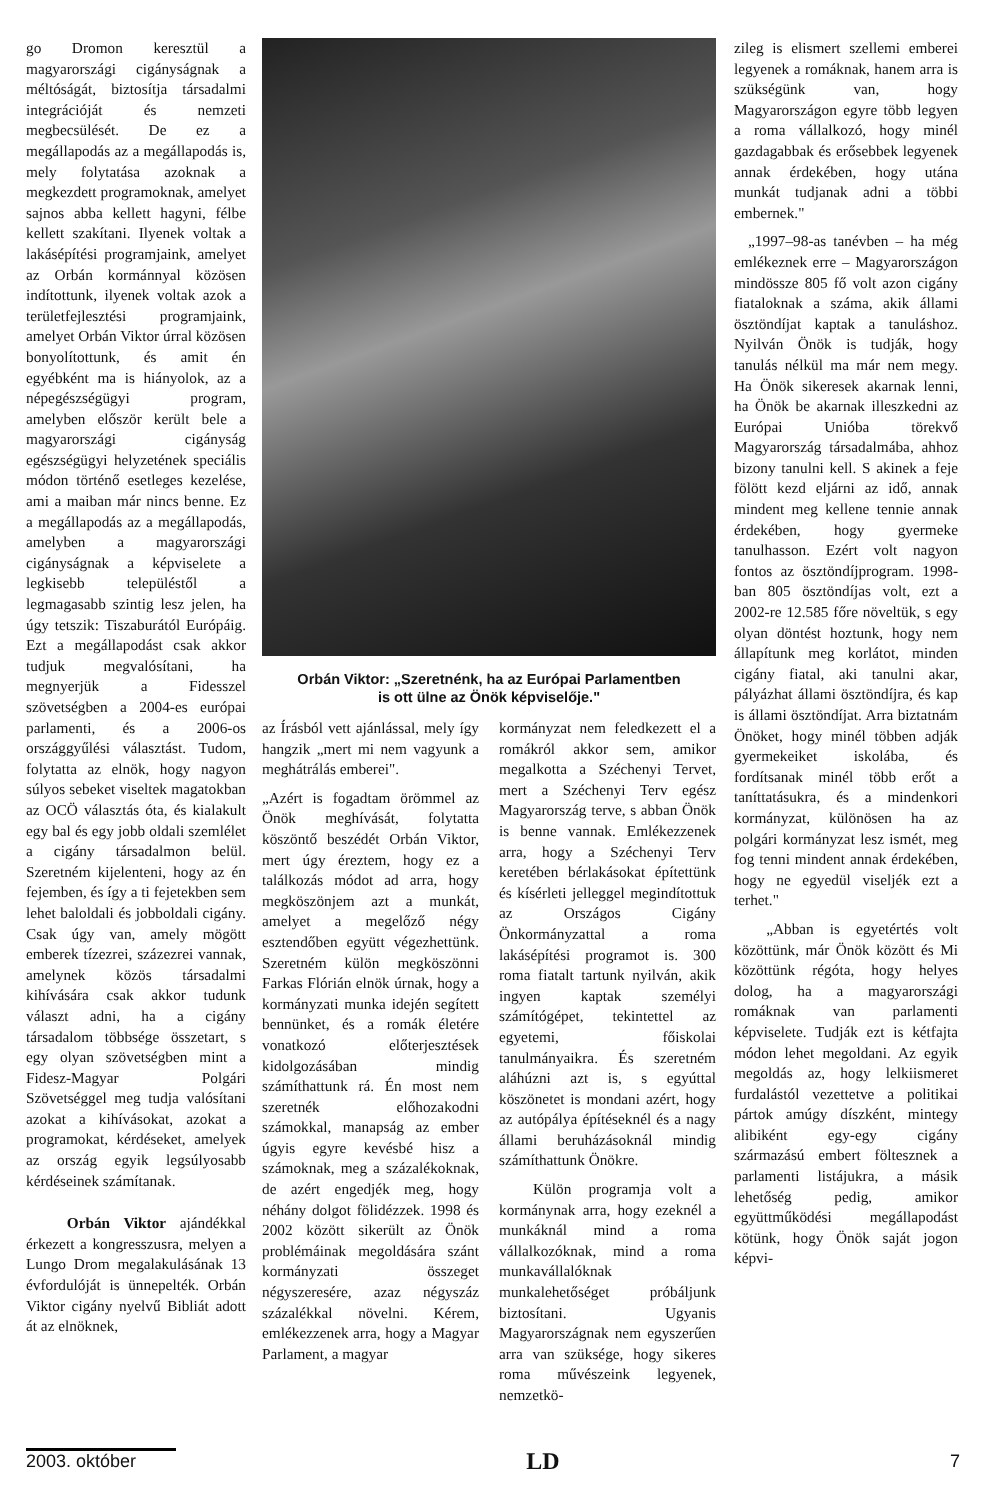go Dromon keresztül a magyarországi cigányságnak a méltóságát, biztosítja társadalmi integrációját és nemzeti megbecsülését. De ez a megállapodás az a megállapodás is, mely folytatása azoknak a megkezdett programoknak, amelyet sajnos abba kellett hagyni, félbe kellett szakítani. Ilyenek voltak a lakásépítési programjaink, amelyet az Orbán kormánnyal közösen indítottunk, ilyenek voltak azok a területfejlesztési programjaink, amelyet Orbán Viktor úrral közösen bonyolítottunk, és amit én egyébként ma is hiányolok, az a népegészségügyi program, amelyben először került bele a magyarországi cigányság egészségügyi helyzetének speciális módon történő esetleges kezelése, ami a maiban már nincs benne. Ez a megállapodás az a megállapodás, amelyben a magyarországi cigányságnak a képviselete a legkisebb településtől a legmagasabb szintig lesz jelen, ha úgy tetszik: Tiszaburától Európáig. Ezt a megállapodást csak akkor tudjuk megvalósítani, ha megnyerjük a Fidesszel szövetségben a 2004-es európai parlamenti, és a 2006-os országgyűlési választást. Tudom, folytatta az elnök, hogy nagyon súlyos sebeket viseltek magatokban az OCÖ választás óta, és kialakult egy bal és egy jobb oldali szemlélet a cigány társadalmon belül. Szeretném kijelenteni, hogy az én fejemben, és így a ti fejetekben sem lehet baloldali és jobboldali cigány. Csak úgy van, amely mögött emberek tízezrei, százezrei vannak, amelynek közös társadalmi kihívására csak akkor tudunk választ adni, ha a cigány társadalom többsége összetart, s egy olyan szövetségben mint a Fidesz-Magyar Polgári Szövetséggel meg tudja valósítani azokat a kihívásokat, azokat a programokat, kérdéseket, amelyek az ország egyik legsúlyosabb kérdéseinek számítanak.
Orbán Viktor ajándékkal érkezett a kongresszusra, melyen a Lungo Drom megalakulásának 13 évfordulóját is ünnepelték. Orbán Viktor cigány nyelvű Bibliát adott át az elnöknek,
Orbán Viktor: „Szeretnénk, ha az Európai Parlamentben
is ott ülne az Önök képviselője."
az Írásból vett ajánlással, mely így hangzik „mert mi nem vagyunk a meghátrálás emberei".
„Azért is fogadtam örömmel az Önök meghívását, folytatta köszöntő beszédét Orbán Viktor, mert úgy éreztem, hogy ez a találkozás módot ad arra, hogy megköszönjem azt a munkát, amelyet a megelőző négy esztendőben együtt végezhettünk. Szeretném külön megköszönni Farkas Flórián elnök úrnak, hogy a kormányzati munka idején segített bennünket, és a romák életére vonatkozó előterjesztések kidolgozásában mindig számíthattunk rá. Én most nem szeretnék előhozakodni számokkal, manapság az ember úgyis egyre kevésbé hisz a számoknak, meg a százalékoknak, de azért engedjék meg, hogy néhány dolgot fölidézzek. 1998 és 2002 között sikerült az Önök problémáinak megoldására szánt kormányzati összeget négyszeresére, azaz négyszáz százalékkal növelni. Kérem, emlékezzenek arra, hogy a Magyar Parlament, a magyar
kormányzat nem feledkezett el a romákról akkor sem, amikor megalkotta a Széchenyi Tervet, mert a Széchenyi Terv egész Magyarország terve, s abban Önök is benne vannak. Emlékezzenek arra, hogy a Széchenyi Terv keretében bérlakásokat építettünk és kísérleti jelleggel megindítottuk az Országos Cigány Önkormányzattal a roma lakásépítési programot is. 300 roma fiatalt tartunk nyilván, akik ingyen kaptak személyi számítógépet, tekintettel az egyetemi, főiskolai tanulmányaikra. És szeretném aláhúzni azt is, s egyúttal köszönetet is mondani azért, hogy az autópálya építéseknél és a nagy állami beruházásoknál mindig számíthattunk Önökre.
Külön programja volt a kormánynak arra, hogy ezeknél a munkáknál mind a roma vállalkozóknak, mind a roma munkavállalóknak munkalehetőséget próbáljunk biztosítani. Ugyanis Magyarországnak nem egyszerűen arra van szüksége, hogy sikeres roma művészeink legyenek, nemzetkö-
zileg is elismert szellemi emberei legyenek a romáknak, hanem arra is szükségünk van, hogy Magyarországon egyre több legyen a roma vállalkozó, hogy minél gazdagabbak és erősebbek legyenek annak érdekében, hogy utána munkát tudjanak adni a többi embernek."
„1997–98-as tanévben – ha még emlékeznek erre – Magyarországon mindössze 805 fő volt azon cigány fiataloknak a száma, akik állami ösztöndíjat kaptak a tanuláshoz. Nyilván Önök is tudják, hogy tanulás nélkül ma már nem megy. Ha Önök sikeresek akarnak lenni, ha Önök be akarnak illeszkedni az Európai Unióba törekvő Magyarország társadalmába, ahhoz bizony tanulni kell. S akinek a feje fölött kezd eljárni az idő, annak mindent meg kellene tennie annak érdekében, hogy gyermeke tanulhasson. Ezért volt nagyon fontos az ösztöndíjprogram. 1998-ban 805 ösztöndíjas volt, ezt a 2002-re 12.585 főre növeltük, s egy olyan döntést hoztunk, hogy nem állapítunk meg korlátot, minden cigány fiatal, aki tanulni akar, pályázhat állami ösztöndíjra, és kap is állami ösztöndíjat. Arra biztatnám Önöket, hogy minél többen adják gyermekeiket iskolába, és fordítsanak minél több erőt a taníttatásukra, és a mindenkori kormányzat, különösen ha az polgári kormányzat lesz ismét, meg fog tenni mindent annak érdekében, hogy ne egyedül viseljék ezt a terhet."
„Abban is egyetértés volt közöttünk, már Önök között és Mi közöttünk régóta, hogy helyes dolog, ha a magyarországi romáknak van parlamenti képviselete. Tudják ezt is kétfajta módon lehet megoldani. Az egyik megoldás az, hogy lelkiismeret furdalástól vezettetve a politikai pártok amúgy díszként, mintegy alibiként egy-egy cigány származású embert föltesznek a parlamenti listájukra, a másik lehetőség pedig, amikor együttműködési megállapodást kötünk, hogy Önök saját jogon képvi-
2003. október LD 7